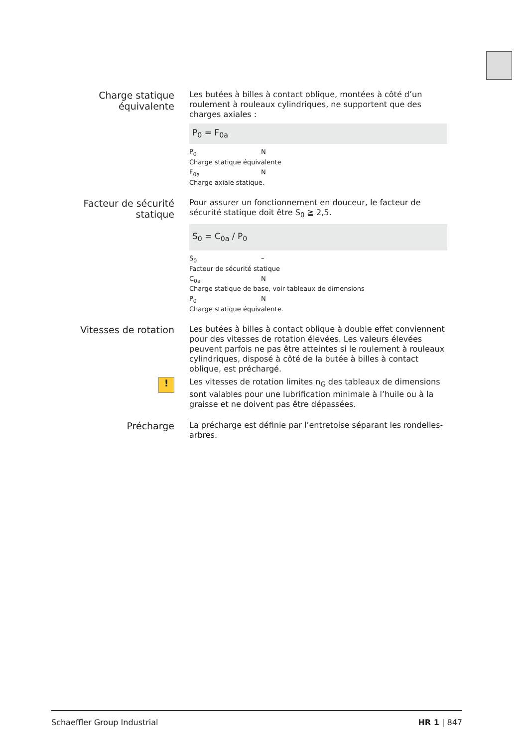Charge statique équivalente
Les butées à billes à contact oblique, montées à côté d’un roulement à rouleaux cylindriques, ne supportent que des charges axiales :
P<sub>0</sub> = F<sub>0a</sub>
P<sub>0</sub> N
Charge statique équivalente
F<sub>0a</sub> N
Charge axiale statique.
Facteur de sécurité statique
Pour assurer un fonctionnement en douceur, le facteur de sécurité statique doit être S<sub>0</sub> ≧ 2,5.
S<sub>0</sub> = C<sub>0a</sub> / P<sub>0</sub>
S<sub>0</sub> –
Facteur de sécurité statique
C<sub>0a</sub> N
Charge statique de base, voir tableaux de dimensions
P<sub>0</sub> N
Charge statique équivalente.
Vitesses de rotation
Les butées à billes à contact oblique à double effet conviennent pour des vitesses de rotation élevées. Les valeurs élevées peuvent parfois ne pas être atteintes si le roulement à rouleaux cylindriques, disposé à côté de la butée à billes à contact oblique, est préchargé.
!
Les vitesses de rotation limites n<sub>G</sub> des tableaux de dimensions sont valables pour une lubrification minimale à l’huile ou à la graisse et ne doivent pas être dépassées.
Précharge
La précharge est définie par l’entretoise séparant les rondelles-arbres.
Schaeffler Group Industrial HR 1 | 847